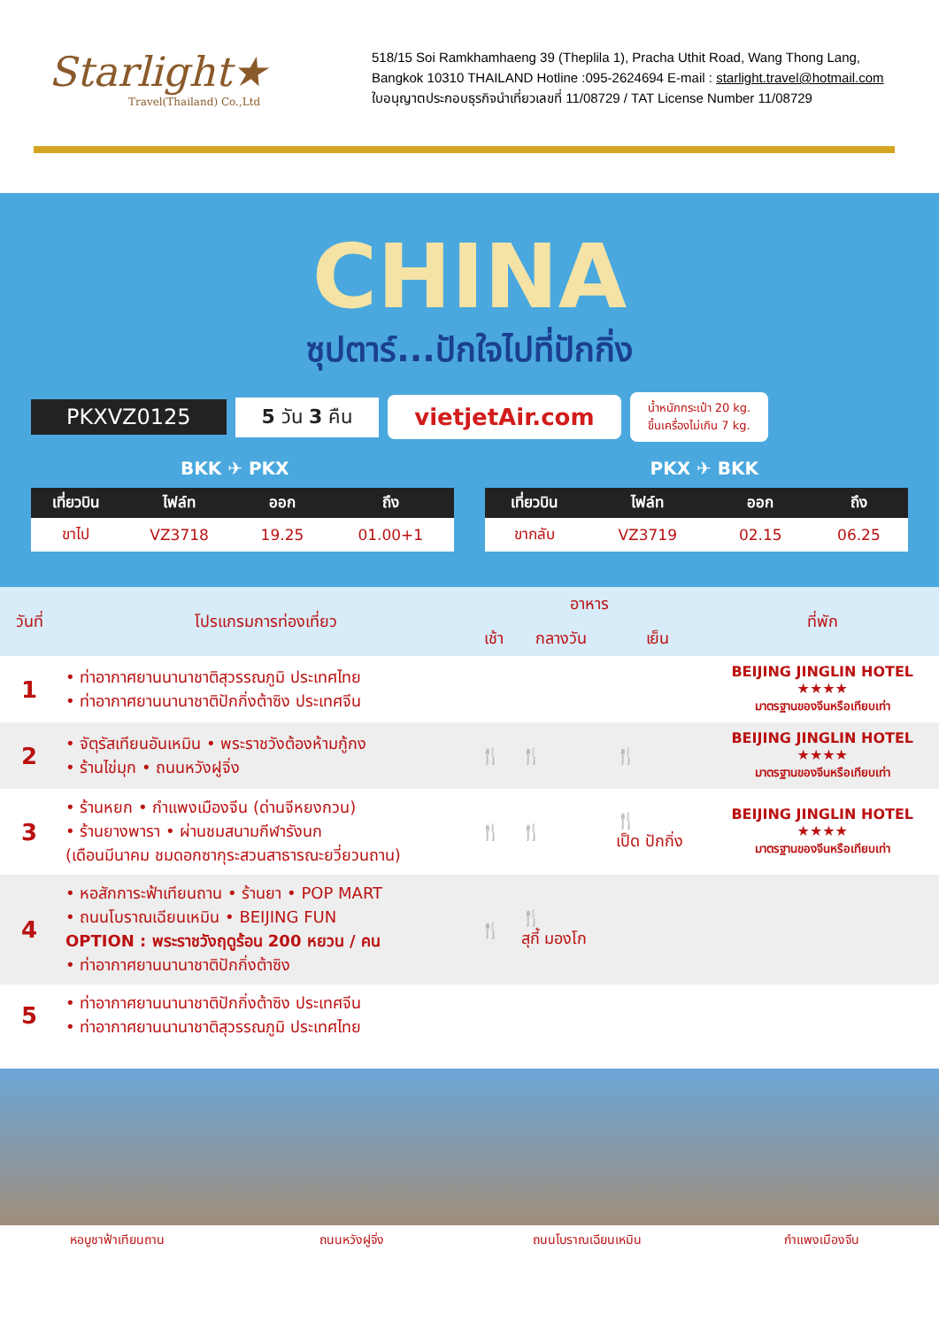Starlight★
Travel(Thailand) Co.,Ltd
518/15 Soi Ramkhamhaeng 39 (Theplila 1), Pracha Uthit Road, Wang Thong Lang,
Bangkok 10310 THAILAND Hotline :095-2624694 E-mail : starlight.travel@hotmail.com
ใบอนุญาตประกอบธุรกิจนำเที่ยวเลขที่ 11/08729 / TAT License Number 11/08729
CHINA
ซุปตาร์...ปักใจไปที่ปักกิ่ง
PKXVZ0125 5 วัน 3 คืน vietjetAir.com น้ำหนักกระเป๋า 20 kg.
ขึ้นเครื่องไม่เกิน 7 kg.
BKK ✈ PKX PKX ✈ BKK
| เที่ยวบิน | ไฟล์ท | ออก | ถึง |
| --- | --- | --- | --- |
| ขาไป | VZ3718 | 19.25 | 01.00+1 |
| เที่ยวบิน | ไฟล์ท | ออก | ถึง |
| --- | --- | --- | --- |
| ขากลับ | VZ3719 | 02.15 | 06.25 |
| วันที่ | โปรแกรมการท่องเที่ยว | อาหาร | | | ที่พัก |
| --- | --- | --- | --- | --- | --- |
| | | เช้า | กลางวัน | เย็น | |
| 1 | • ท่าอากาศยานนานาชาติสุวรรณภูมิ ประเทศไทย • ท่าอากาศยานนานาชาติปักกิ่งต้าซิง ประเทศจีน | | | | BEIJING JINGLIN HOTEL ★★★★ มาตรฐานของจีนหรือเทียบเท่า |
| 2 | • จัตุรัสเทียนอันเหมิน • พระราชวังต้องห้ามกู้กง • ร้านไข่มุก • ถนนหวังฝูจิ่ง | 🍴 | 🍴 | 🍴 | BEIJING JINGLIN HOTEL ★★★★ มาตรฐานของจีนหรือเทียบเท่า |
| 3 | • ร้านหยก • กำแพงเมืองจีน (ด่านจีหยงกวน) • ร้านยางพารา • ผ่านชมสนามกีฬารังนก (เดือนมีนาคม ชมดอกซากุระสวนสาธารณะยวี่ยวนถาน) | 🍴 | 🍴 | 🍴 เป็ด ปักกิ่ง | BEIJING JINGLIN HOTEL ★★★★ มาตรฐานของจีนหรือเทียบเท่า |
| 4 | • หอสักการะฟ้าเทียนถาน • ร้านยา • POP MART • ถนนโบราณเฉียนเหมิน • BEIJING FUN OPTION : พระราชวังฤดูร้อน 200 หยวน / คน • ท่าอากาศยานนานาชาติปักกิ่งต้าซิง | 🍴 | 🍴 สุกี้ มองโก | | |
| 5 | • ท่าอากาศยานนานาชาติปักกิ่งต้าซิง ประเทศจีน • ท่าอากาศยานนานาชาติสุวรรณภูมิ ประเทศไทย | | | | |
หอบูชาฟ้าเทียนถาน ถนนหวังฝูจิ่ง ถนนโบราณเฉียนเหมิน กำแพงเมืองจีน